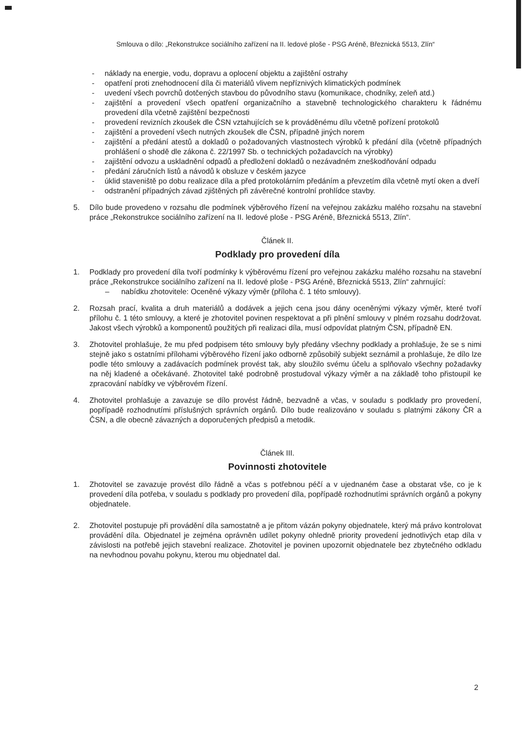Smlouva o dílo: „Rekonstrukce sociálního zařízení na II. ledové ploše - PSG Aréně, Březnická 5513, Zlín“
- náklady na energie, vodu, dopravu a oplocení objektu a zajištění ostrahy
- opatření proti znehodnocení díla či materiálů vlivem nepříznivých klimatických podmínek
- uvedení všech povrchů dotčených stavbou do původního stavu (komunikace, chodníky, zeleň atd.)
- zajištění a provedení všech opatření organizačního a stavebně technologického charakteru k řádnému provedení díla včetně zajištění bezpečnosti
- provedení revizních zkoušek dle ČSN vztahujících se k prováděnému dílu včetně pořízení protokolů
- zajištění a provedení všech nutných zkoušek dle ČSN, případně jiných norem
- zajištění a předání atestů a dokladů o požadovaných vlastnostech výrobků k předání díla (včetně případných prohlášení o shodě dle zákona č. 22/1997 Sb. o technických požadavcích na výrobky)
- zajištění odvozu a uskladnění odpadů a předložení dokladů o nezávadném zneškodňování odpadu
- předání záručních listů a návodů k obsluze v českém jazyce
- úklid staveniště po dobu realizace díla a před protokolárním předáním a převzetím díla včetně mytí oken a dveří
- odstranění případných závad zjištěných při závěrečné kontrolní prohlídce stavby.
5. Dílo bude provedeno v rozsahu dle podmínek výběrového řízení na veřejnou zakázku malého rozsahu na stavební práce „Rekonstrukce sociálního zařízení na II. ledové ploše - PSG Aréně, Březnická 5513, Zlín“.
Článek II.
Podklady pro provedení díla
1. Podklady pro provedení díla tvoří podmínky k výběrovému řízení pro veřejnou zakázku malého rozsahu na stavební práce „Rekonstrukce sociálního zařízení na II. ledové ploše - PSG Aréně, Březnická 5513, Zlín“ zahrnující:
– nabídku zhotovitele: Oceněné výkazy výměr (příloha č. 1 této smlouvy).
2. Rozsah prací, kvalita a druh materiálů a dodávek a jejich cena jsou dány oceněnými výkazy výměr, které tvoří přílohu č. 1 této smlouvy, a které je zhotovitel povinen respektovat a při plnění smlouvy v plném rozsahu dodržovat. Jakost všech výrobků a komponentů použitých při realizaci díla, musí odpovídat platným ČSN, případně EN.
3. Zhotovitel prohlašuje, že mu před podpisem této smlouvy byly předány všechny podklady a prohlašuje, že se s nimi stejně jako s ostatními přílohami výběrového řízení jako odborně způsobilý subjekt seznámil a prohlašuje, že dílo lze podle této smlouvy a zadávacích podmínek provést tak, aby sloužilo svému účelu a splňovalo všechny požadavky na něj kladené a očekávané. Zhotovitel také podrobně prostudoval výkazy výměr a na základě toho přistoupil ke zpracování nabídky ve výběrovém řízení.
4. Zhotovitel prohlašuje a zavazuje se dílo provést řádně, bezvadně a včas, v souladu s podklady pro provedení, popřípadě rozhodnutími příslušných správních orgánů. Dílo bude realizováno v souladu s platnými zákony ČR a ČSN, a dle obecně závazných a doporučených předpisů a metodik.
Článek III.
Povinnosti zhotovitele
1. Zhotovitel se zavazuje provést dílo řádně a včas s potřebnou péčí a v ujednaném čase a obstarat vše, co je k provedení díla potřeba, v souladu s podklady pro provedení díla, popřípadě rozhodnutími správních orgánů a pokyny objednatele.
2. Zhotovitel postupuje při provádění díla samostatně a je přitom vázán pokyny objednatele, který má právo kontrolovat provádění díla. Objednatel je zejména oprávněn udílet pokyny ohledně priority provedení jednotlivých etap díla v závislosti na potřebě jejich stavební realizace. Zhotovitel je povinen upozornit objednatele bez zbytečného odkladu na nevhodnou povahu pokynu, kterou mu objednatel dal.
2